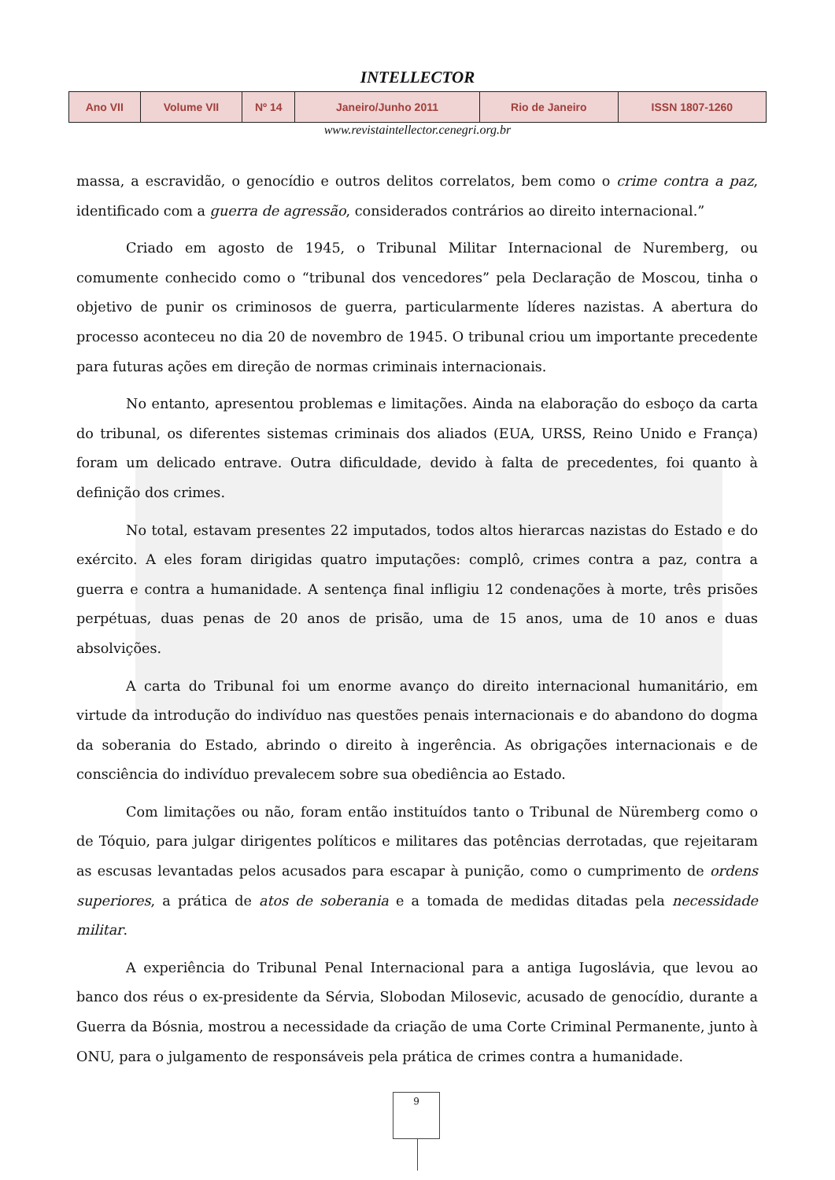INTELLECTOR
| Ano VII | Volume VII | Nº 14 | Janeiro/Junho 2011 | Rio de Janeiro | ISSN 1807-1260 |
www.revistaintellector.cenegri.org.br
massa, a escravidão, o genocídio e outros delitos correlatos, bem como o crime contra a paz, identificado com a guerra de agressão, considerados contrários ao direito internacional.”
Criado em agosto de 1945, o Tribunal Militar Internacional de Nuremberg, ou comumente conhecido como o “tribunal dos vencedores” pela Declaração de Moscou, tinha o objetivo de punir os criminosos de guerra, particularmente líderes nazistas. A abertura do processo aconteceu no dia 20 de novembro de 1945. O tribunal criou um importante precedente para futuras ações em direção de normas criminais internacionais.
No entanto, apresentou problemas e limitações. Ainda na elaboração do esboço da carta do tribunal, os diferentes sistemas criminais dos aliados (EUA, URSS, Reino Unido e França) foram um delicado entrave. Outra dificuldade, devido à falta de precedentes, foi quanto à definição dos crimes.
No total, estavam presentes 22 imputados, todos altos hierarcas nazistas do Estado e do exército. A eles foram dirigidas quatro imputações: complô, crimes contra a paz, contra a guerra e contra a humanidade. A sentença final infligiu 12 condenações à morte, três prisões perpétuas, duas penas de 20 anos de prisão, uma de 15 anos, uma de 10 anos e duas absolvições.
A carta do Tribunal foi um enorme avanço do direito internacional humanitário, em virtude da introdução do indivíduo nas questões penais internacionais e do abandono do dogma da soberania do Estado, abrindo o direito à ingerência. As obrigações internacionais e de consciência do indivíduo prevalecem sobre sua obediência ao Estado.
Com limitações ou não, foram então instituídos tanto o Tribunal de Nüremberg como o de Tóquio, para julgar dirigentes políticos e militares das potências derrotadas, que rejeitaram as escusas levantadas pelos acusados para escapar à punição, como o cumprimento de ordens superiores, a prática de atos de soberania e a tomada de medidas ditadas pela necessidade militar.
A experiência do Tribunal Penal Internacional para a antiga Iugoslávia, que levou ao banco dos réus o ex-presidente da Sérvia, Slobodan Milosevic, acusado de genocídio, durante a Guerra da Bósnia, mostrou a necessidade da criação de uma Corte Criminal Permanente, junto à ONU, para o julgamento de responsáveis pela prática de crimes contra a humanidade.
9